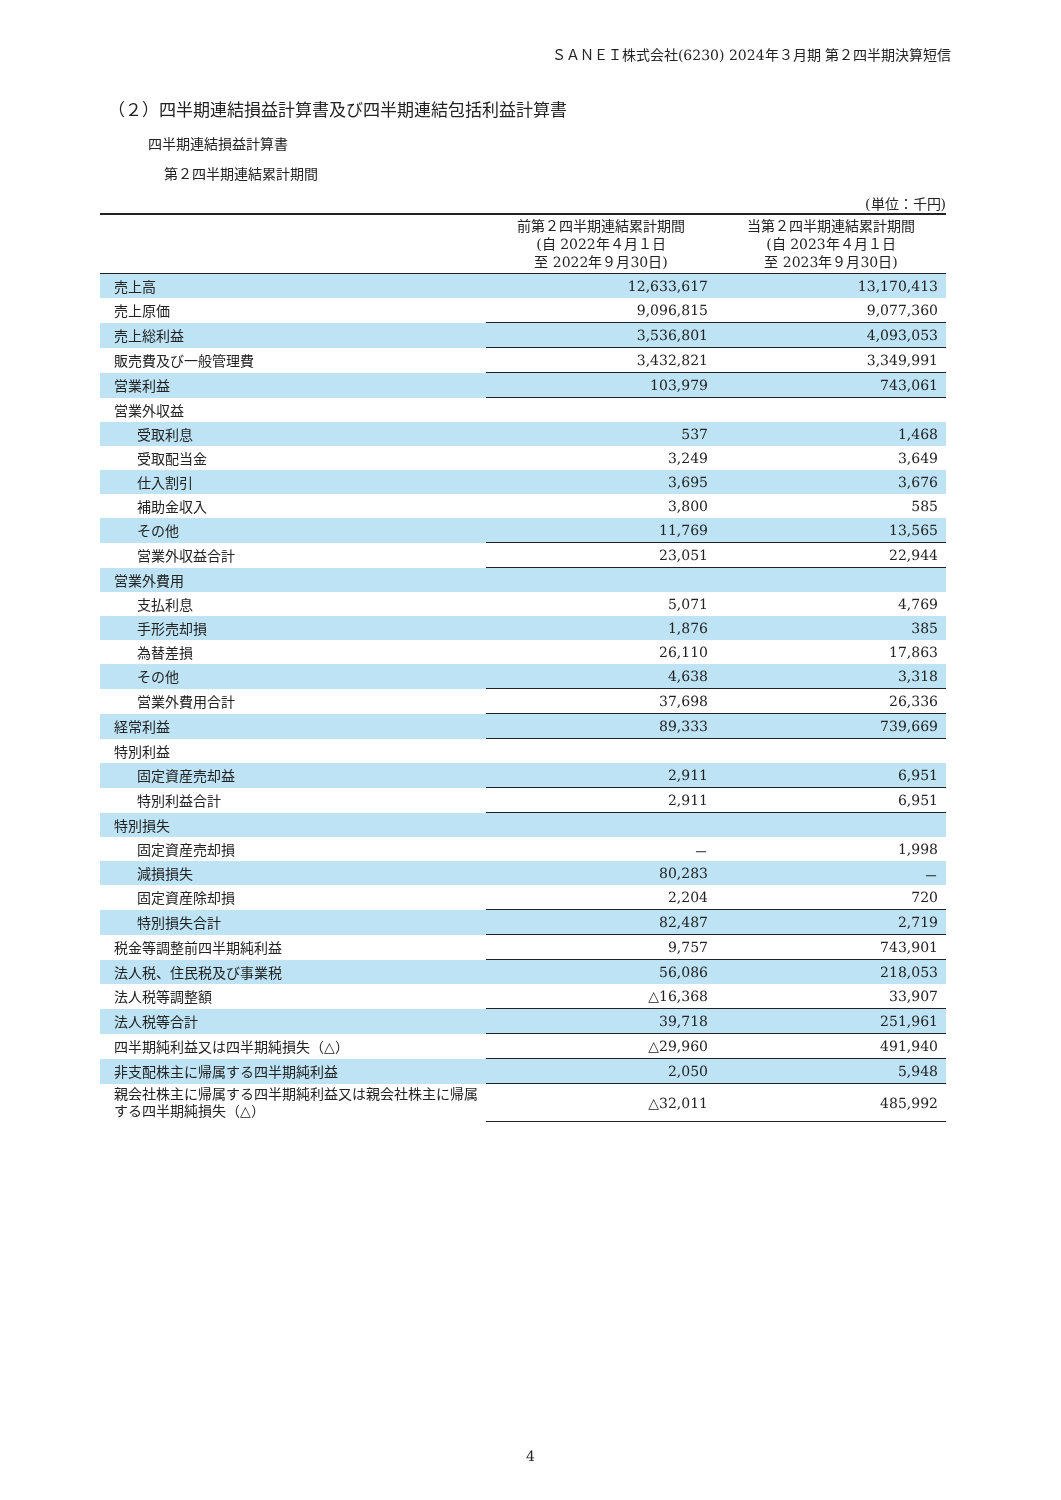ＳＡＮＥＩ株式会社(6230) 2024年３月期 第２四半期決算短信
（２）四半期連結損益計算書及び四半期連結包括利益計算書
四半期連結損益計算書
第２四半期連結累計期間
(単位：千円)
| | 前第２四半期連結累計期間 (自 2022年４月１日 至 2022年９月30日) | 当第２四半期連結累計期間 (自 2023年４月１日 至 2023年９月30日) |
| --- | --- | --- |
| 売上高 | 12,633,617 | 13,170,413 |
| 売上原価 | 9,096,815 | 9,077,360 |
| 売上総利益 | 3,536,801 | 4,093,053 |
| 販売費及び一般管理費 | 3,432,821 | 3,349,991 |
| 営業利益 | 103,979 | 743,061 |
| 営業外収益 | | |
| 受取利息 | 537 | 1,468 |
| 受取配当金 | 3,249 | 3,649 |
| 仕入割引 | 3,695 | 3,676 |
| 補助金収入 | 3,800 | 585 |
| その他 | 11,769 | 13,565 |
| 営業外収益合計 | 23,051 | 22,944 |
| 営業外費用 | | |
| 支払利息 | 5,071 | 4,769 |
| 手形売却損 | 1,876 | 385 |
| 為替差損 | 26,110 | 17,863 |
| その他 | 4,638 | 3,318 |
| 営業外費用合計 | 37,698 | 26,336 |
| 経常利益 | 89,333 | 739,669 |
| 特別利益 | | |
| 固定資産売却益 | 2,911 | 6,951 |
| 特別利益合計 | 2,911 | 6,951 |
| 特別損失 | | |
| 固定資産売却損 | － | 1,998 |
| 減損損失 | 80,283 | － |
| 固定資産除却損 | 2,204 | 720 |
| 特別損失合計 | 82,487 | 2,719 |
| 税金等調整前四半期純利益 | 9,757 | 743,901 |
| 法人税、住民税及び事業税 | 56,086 | 218,053 |
| 法人税等調整額 | △16,368 | 33,907 |
| 法人税等合計 | 39,718 | 251,961 |
| 四半期純利益又は四半期純損失（△） | △29,960 | 491,940 |
| 非支配株主に帰属する四半期純利益 | 2,050 | 5,948 |
| 親会社株主に帰属する四半期純利益又は親会社株主に帰属する四半期純損失（△） | △32,011 | 485,992 |
4